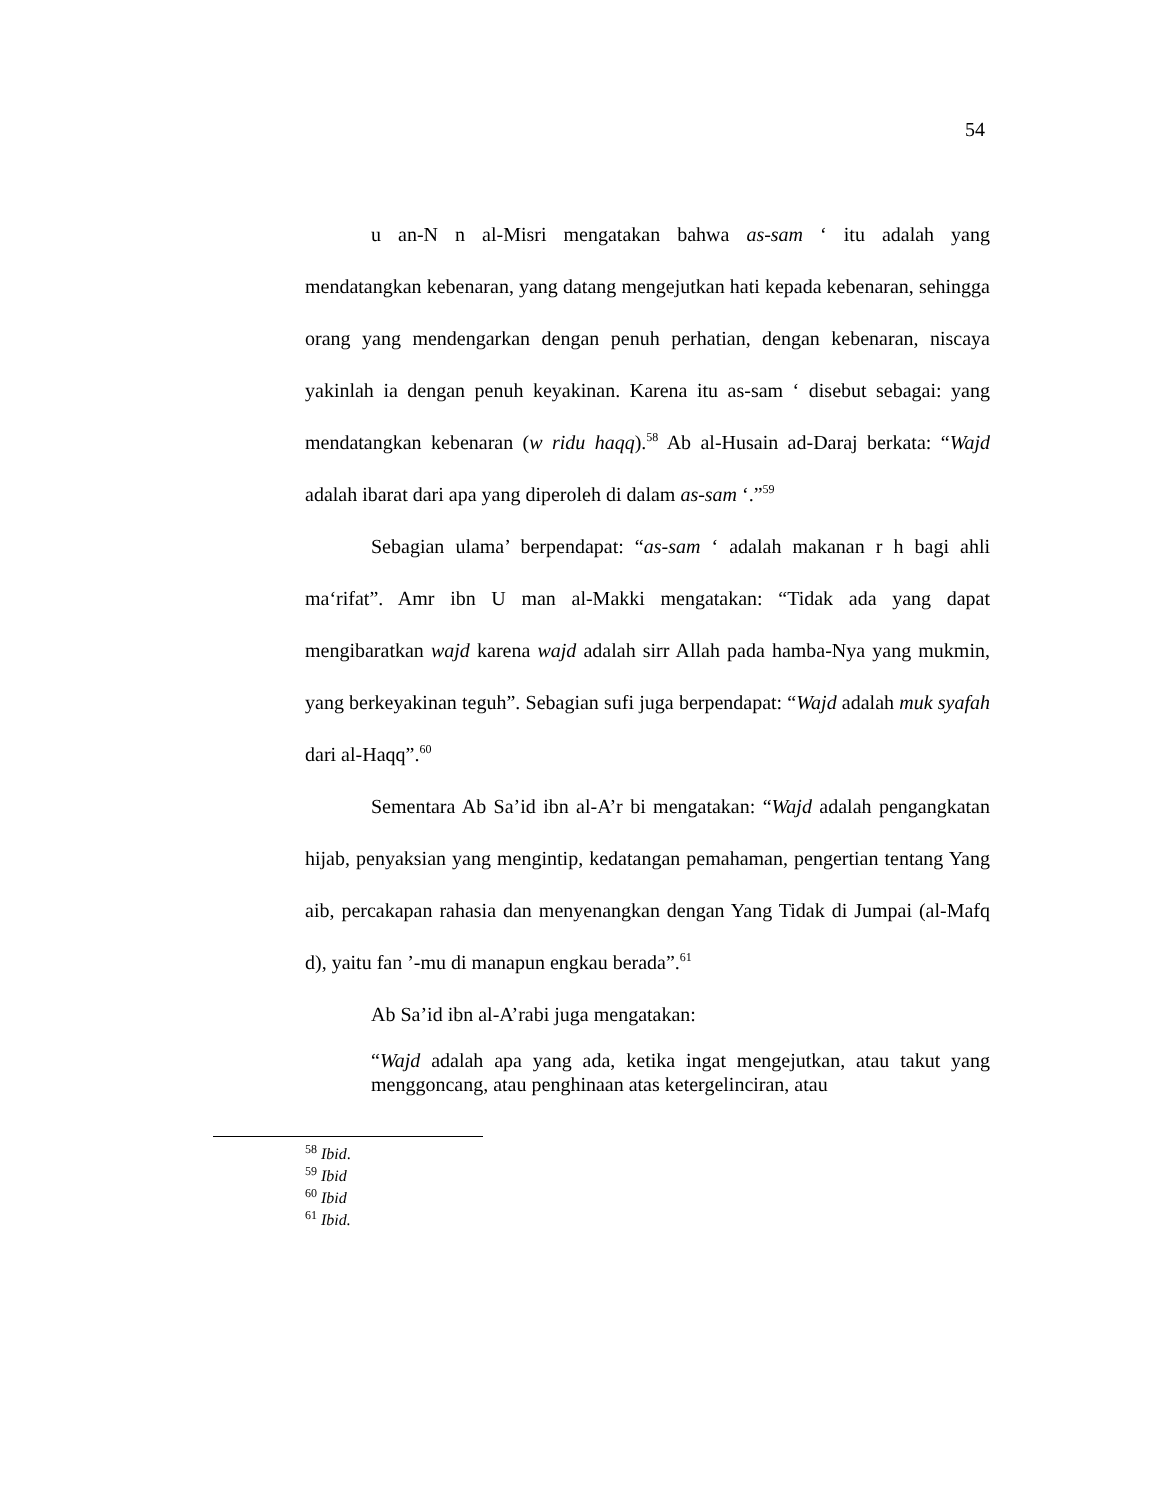54
u an-N n al-Misri mengatakan bahwa as-sam ‘ itu adalah yang mendatangkan kebenaran, yang datang mengejutkan hati kepada kebenaran, sehingga orang yang mendengarkan dengan penuh perhatian, dengan kebenaran, niscaya yakinlah ia dengan penuh keyakinan. Karena itu as-sam ‘ disebut sebagai: yang mendatangkan kebenaran (w ridu haqq).<sup>58</sup> Ab al-Husain ad-Daraj berkata: “Wajd adalah ibarat dari apa yang diperoleh di dalam as-sam ‘.”<sup>59</sup>
Sebagian ulama’ berpendapat: “as-sam ‘ adalah makanan r h bagi ahli ma‘rifat”. Amr ibn U man al-Makki mengatakan: “Tidak ada yang dapat mengibaratkan wajd karena wajd adalah sirr Allah pada hamba-Nya yang mukmin, yang berkeyakinan teguh”. Sebagian sufi juga berpendapat: “Wajd adalah muk syafah dari al-Haqq”.<sup>60</sup>
Sementara Ab Sa’id ibn al-A’r bi mengatakan: “Wajd adalah pengangkatan hijab, penyaksian yang mengintip, kedatangan pemahaman, pengertian tentang Yang aib, percakapan rahasia dan menyenangkan dengan Yang Tidak di Jumpai (al-Mafq d), yaitu fan ’-mu di manapun engkau berada”.<sup>61</sup>
Ab Sa’id ibn al-A’rabi juga mengatakan:
“Wajd adalah apa yang ada, ketika ingat mengejutkan, atau takut yang menggoncang, atau penghinaan atas ketergelinciran, atau
<sup>58</sup> Ibid.
<sup>59</sup> Ibid
<sup>60</sup> Ibid
<sup>61</sup> Ibid.